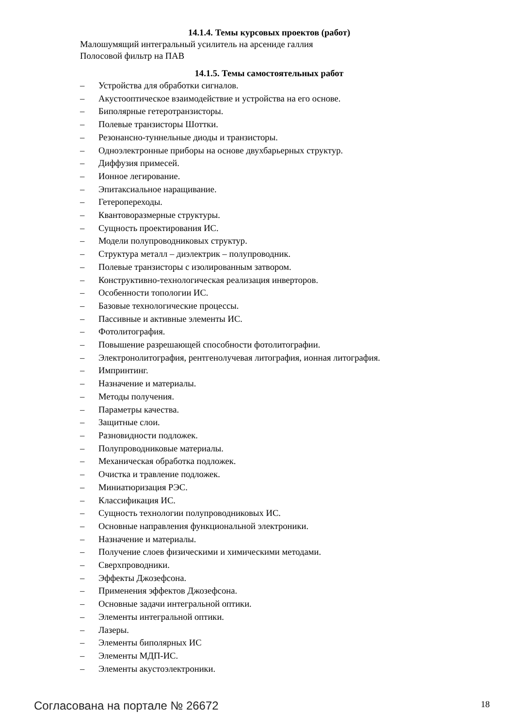14.1.4. Темы курсовых проектов (работ)
Малошумящий интегральный усилитель на арсениде галлия
Полосовой фильтр на ПАВ
14.1.5. Темы самостоятельных работ
– Устройства для обработки сигналов.
– Акустооптическое взаимодействие и устройства на его основе.
– Биполярные гетеротранзисторы.
– Полевые транзисторы Шоттки.
– Резонансно-туннельные диоды и транзисторы.
– Одноэлектронные приборы на основе двухбарьерных структур.
– Диффузия примесей.
– Ионное легирование.
– Эпитаксиальное наращивание.
– Гетеропереходы.
– Квантоворазмерные структуры.
– Сущность проектирования ИС.
– Модели полупроводниковых структур.
– Структура металл – диэлектрик – полупроводник.
– Полевые транзисторы с изолированным затвором.
– Конструктивно-технологическая реализация инверторов.
– Особенности топологии ИС.
– Базовые технологические процессы.
– Пассивные и активные элементы ИС.
– Фотолитография.
– Повышение разрешающей способности фотолитографии.
– Электронолитография, рентгенолучевая литография, ионная литография.
– Импринтинг.
– Назначение и материалы.
– Методы получения.
– Параметры качества.
– Защитные слои.
– Разновидности подложек.
– Полупроводниковые материалы.
– Механическая обработка подложек.
– Очистка и травление подложек.
– Миниатюризация РЭС.
– Классификация ИС.
– Сущность технологии полупроводниковых ИС.
– Основные направления функциональной электроники.
– Назначение и материалы.
– Получение слоев физическими и химическими методами.
– Сверхпроводники.
– Эффекты Джозефсона.
– Применения эффектов Джозефсона.
– Основные задачи интегральной оптики.
– Элементы интегральной оптики.
– Лазеры.
– Элементы биполярных ИС
– Элементы МДП-ИС.
– Элементы акустоэлектроники.
Согласована на портале № 26672 18